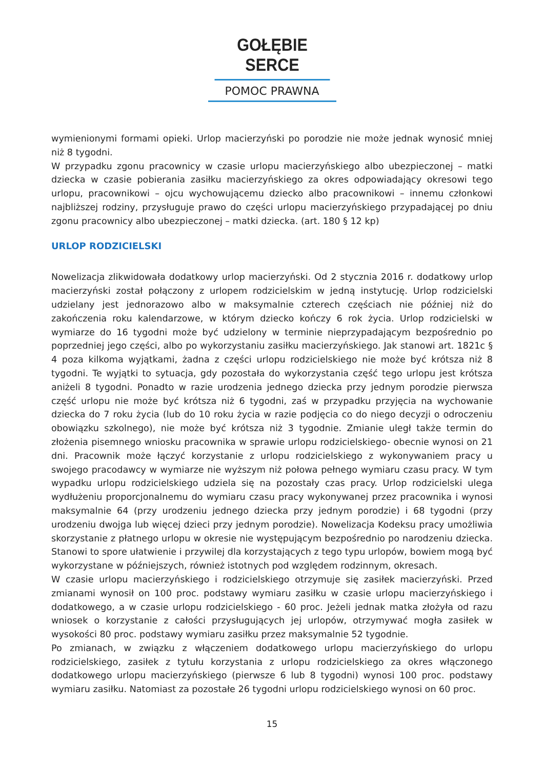GOŁĘBIE SERCE
POMOC PRAWNA
wymienionymi formami opieki. Urlop macierzyński po porodzie nie może jednak wynosić mniej niż 8 tygodni.
W przypadku zgonu pracownicy w czasie urlopu macierzyńskiego albo ubezpieczonej – matki dziecka w czasie pobierania zasiłku macierzyńskiego za okres odpowiadający okresowi tego urlopu, pracownikowi – ojcu wychowującemu dziecko albo pracownikowi – innemu członkowi najbliższej rodziny, przysługuje prawo do części urlopu macierzyńskiego przypadającej po dniu zgonu pracownicy albo ubezpieczonej – matki dziecka. (art. 180 § 12 kp)
URLOP RODZICIELSKI
Nowelizacja zlikwidowała dodatkowy urlop macierzyński. Od 2 stycznia 2016 r. dodatkowy urlop macierzyński został połączony z urlopem rodzicielskim w jedną instytucję. Urlop rodzicielski udzielany jest jednorazowo albo w maksymalnie czterech częściach nie później niż do zakończenia roku kalendarzowe, w którym dziecko kończy 6 rok życia. Urlop rodzicielski w wymiarze do 16 tygodni może być udzielony w terminie nieprzypadającym bezpośrednio po poprzedniej jego części, albo po wykorzystaniu zasiłku macierzyńskiego. Jak stanowi art. 1821c § 4 poza kilkoma wyjątkami, żadna z części urlopu rodzicielskiego nie może być krótsza niż 8 tygodni. Te wyjątki to sytuacja, gdy pozostała do wykorzystania część tego urlopu jest krótsza aniżeli 8 tygodni. Ponadto w razie urodzenia jednego dziecka przy jednym porodzie pierwsza część urlopu nie może być krótsza niż 6 tygodni, zaś w przypadku przyjęcia na wychowanie dziecka do 7 roku życia (lub do 10 roku życia w razie podjęcia co do niego decyzji o odroczeniu obowiązku szkolnego), nie może być krótsza niż 3 tygodnie. Zmianie uległ także termin do złożenia pisemnego wniosku pracownika w sprawie urlopu rodzicielskiego- obecnie wynosi on 21 dni. Pracownik może łączyć korzystanie z urlopu rodzicielskiego z wykonywaniem pracy u swojego pracodawcy w wymiarze nie wyższym niż połowa pełnego wymiaru czasu pracy. W tym wypadku urlopu rodzicielskiego udziela się na pozostały czas pracy. Urlop rodzicielski ulega wydłużeniu proporcjonalnemu do wymiaru czasu pracy wykonywanej przez pracownika i wynosi maksymalnie 64 (przy urodzeniu jednego dziecka przy jednym porodzie) i 68 tygodni (przy urodzeniu dwojga lub więcej dzieci przy jednym porodzie). Nowelizacja Kodeksu pracy umożliwia skorzystanie z płatnego urlopu w okresie nie występującym bezpośrednio po narodzeniu dziecka. Stanowi to spore ułatwienie i przywilej dla korzystających z tego typu urlopów, bowiem mogą być wykorzystane w późniejszych, również istotnych pod względem rodzinnym, okresach.
W czasie urlopu macierzyńskiego i rodzicielskiego otrzymuje się zasiłek macierzyński. Przed zmianami wynosił on 100 proc. podstawy wymiaru zasiłku w czasie urlopu macierzyńskiego i dodatkowego, a w czasie urlopu rodzicielskiego - 60 proc. Jeżeli jednak matka złożyła od razu wniosek o korzystanie z całości przysługujących jej urlopów, otrzymywać mogła zasiłek w wysokości 80 proc. podstawy wymiaru zasiłku przez maksymalnie 52 tygodnie.
Po zmianach, w związku z włączeniem dodatkowego urlopu macierzyńskiego do urlopu rodzicielskiego, zasiłek z tytułu korzystania z urlopu rodzicielskiego za okres włączonego dodatkowego urlopu macierzyńskiego (pierwsze 6 lub 8 tygodni) wynosi 100 proc. podstawy wymiaru zasiłku. Natomiast za pozostałe 26 tygodni urlopu rodzicielskiego wynosi on 60 proc.
15